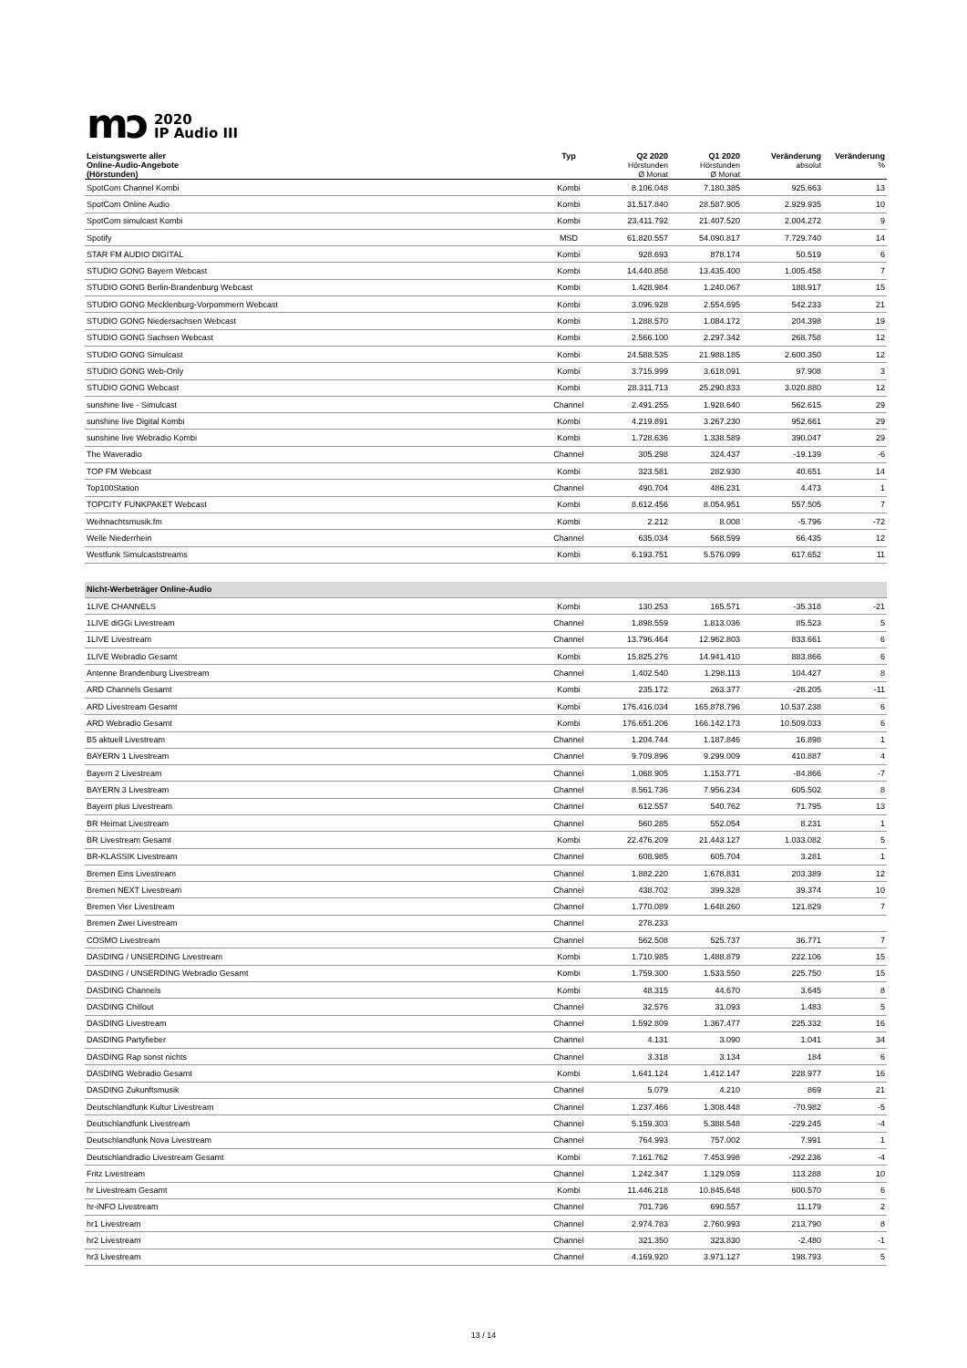mɔ
2020
IP Audio III
| Leistungswerte aller Online-Audio-Angebote (Hörstunden) | Typ | Q2 2020 Hörstunden Ø Monat | Q1 2020 Hörstunden Ø Monat | Veränderung absolut | Veränderung % |
| --- | --- | --- | --- | --- | --- |
| SpotCom Channel Kombi | Kombi | 8.106.048 | 7.180.385 | 925.663 | 13 |
| SpotCom Online Audio | Kombi | 31.517.840 | 28.587.905 | 2.929.935 | 10 |
| SpotCom simulcast Kombi | Kombi | 23.411.792 | 21.407.520 | 2.004.272 | 9 |
| Spotify | MSD | 61.820.557 | 54.090.817 | 7.729.740 | 14 |
| STAR FM AUDIO DIGITAL | Kombi | 928.693 | 878.174 | 50.519 | 6 |
| STUDIO GONG Bayern Webcast | Kombi | 14.440.858 | 13.435.400 | 1.005.458 | 7 |
| STUDIO GONG Berlin-Brandenburg Webcast | Kombi | 1.428.984 | 1.240.067 | 188.917 | 15 |
| STUDIO GONG Mecklenburg-Vorpommern Webcast | Kombi | 3.096.928 | 2.554.695 | 542.233 | 21 |
| STUDIO GONG Niedersachsen Webcast | Kombi | 1.288.570 | 1.084.172 | 204.398 | 19 |
| STUDIO GONG Sachsen Webcast | Kombi | 2.566.100 | 2.297.342 | 268.758 | 12 |
| STUDIO GONG Simulcast | Kombi | 24.588.535 | 21.988.185 | 2.600.350 | 12 |
| STUDIO GONG Web-Only | Kombi | 3.715.999 | 3.618.091 | 97.908 | 3 |
| STUDIO GONG Webcast | Kombi | 28.311.713 | 25.290.833 | 3.020.880 | 12 |
| sunshine live - Simulcast | Channel | 2.491.255 | 1.928.640 | 562.615 | 29 |
| sunshine live Digital Kombi | Kombi | 4.219.891 | 3.267.230 | 952.661 | 29 |
| sunshine live Webradio Kombi | Kombi | 1.728.636 | 1.338.589 | 390.047 | 29 |
| The Waveradio | Channel | 305.298 | 324.437 | -19.139 | -6 |
| TOP FM Webcast | Kombi | 323.581 | 282.930 | 40.651 | 14 |
| Top100Station | Channel | 490.704 | 486.231 | 4.473 | 1 |
| TOPCITY FUNKPAKET Webcast | Kombi | 8.612.456 | 8.054.951 | 557.505 | 7 |
| Weihnachtsmusik.fm | Kombi | 2.212 | 8.008 | -5.796 | -72 |
| Welle Niederrhein | Channel | 635.034 | 568.599 | 66.435 | 12 |
| Westfunk Simulcaststreams | Kombi | 6.193.751 | 5.576.099 | 617.652 | 11 |
| Nicht-Werbeträger Online-Audio | | | | | |
| 1LIVE CHANNELS | Kombi | 130.253 | 165.571 | -35.318 | -21 |
| 1LIVE diGGi Livestream | Channel | 1.898.559 | 1.813.036 | 85.523 | 5 |
| 1LIVE Livestream | Channel | 13.796.464 | 12.962.803 | 833.661 | 6 |
| 1LIVE Webradio Gesamt | Kombi | 15.825.276 | 14.941.410 | 883.866 | 6 |
| Antenne Brandenburg Livestream | Channel | 1.402.540 | 1.298.113 | 104.427 | 8 |
| ARD Channels Gesamt | Kombi | 235.172 | 263.377 | -28.205 | -11 |
| ARD Livestream Gesamt | Kombi | 176.416.034 | 165.878.796 | 10.537.238 | 6 |
| ARD Webradio Gesamt | Kombi | 176.651.206 | 166.142.173 | 10.509.033 | 6 |
| B5 aktuell Livestream | Channel | 1.204.744 | 1.187.846 | 16.898 | 1 |
| BAYERN 1 Livestream | Channel | 9.709.896 | 9.299.009 | 410.887 | 4 |
| Bayern 2 Livestream | Channel | 1.068.905 | 1.153.771 | -84.866 | -7 |
| BAYERN 3 Livestream | Channel | 8.561.736 | 7.956.234 | 605.502 | 8 |
| Bayern plus Livestream | Channel | 612.557 | 540.762 | 71.795 | 13 |
| BR Heimat Livestream | Channel | 560.285 | 552.054 | 8.231 | 1 |
| BR Livestream Gesamt | Kombi | 22.476.209 | 21.443.127 | 1.033.082 | 5 |
| BR-KLASSIK Livestream | Channel | 608.985 | 605.704 | 3.281 | 1 |
| Bremen Eins Livestream | Channel | 1.882.220 | 1.678.831 | 203.389 | 12 |
| Bremen NEXT Livestream | Channel | 438.702 | 399.328 | 39.374 | 10 |
| Bremen Vier Livestream | Channel | 1.770.089 | 1.648.260 | 121.829 | 7 |
| Bremen Zwei Livestream | Channel | 278.233 | | | |
| COSMO Livestream | Channel | 562.508 | 525.737 | 36.771 | 7 |
| DASDING / UNSERDING Livestream | Kombi | 1.710.985 | 1.488.879 | 222.106 | 15 |
| DASDING / UNSERDING Webradio Gesamt | Kombi | 1.759.300 | 1.533.550 | 225.750 | 15 |
| DASDING Channels | Kombi | 48.315 | 44.670 | 3.645 | 8 |
| DASDING Chillout | Channel | 32.576 | 31.093 | 1.483 | 5 |
| DASDING Livestream | Channel | 1.592.809 | 1.367.477 | 225.332 | 16 |
| DASDING Partyfieber | Channel | 4.131 | 3.090 | 1.041 | 34 |
| DASDING Rap sonst nichts | Channel | 3.318 | 3.134 | 184 | 6 |
| DASDING Webradio Gesamt | Kombi | 1.641.124 | 1.412.147 | 228.977 | 16 |
| DASDING Zukunftsmusik | Channel | 5.079 | 4.210 | 869 | 21 |
| Deutschlandfunk Kultur Livestream | Channel | 1.237.466 | 1.308.448 | -70.982 | -5 |
| Deutschlandfunk Livestream | Channel | 5.159.303 | 5.388.548 | -229.245 | -4 |
| Deutschlandfunk Nova Livestream | Channel | 764.993 | 757.002 | 7.991 | 1 |
| Deutschlandradio Livestream Gesamt | Kombi | 7.161.762 | 7.453.998 | -292.236 | -4 |
| Fritz Livestream | Channel | 1.242.347 | 1.129.059 | 113.288 | 10 |
| hr Livestream Gesamt | Kombi | 11.446.218 | 10.845.648 | 600.570 | 6 |
| hr-iNFO Livestream | Channel | 701.736 | 690.557 | 11.179 | 2 |
| hr1 Livestream | Channel | 2.974.783 | 2.760.993 | 213.790 | 8 |
| hr2 Livestream | Channel | 321.350 | 323.830 | -2.480 | -1 |
| hr3 Livestream | Channel | 4.169.920 | 3.971.127 | 198.793 | 5 |
13 / 14